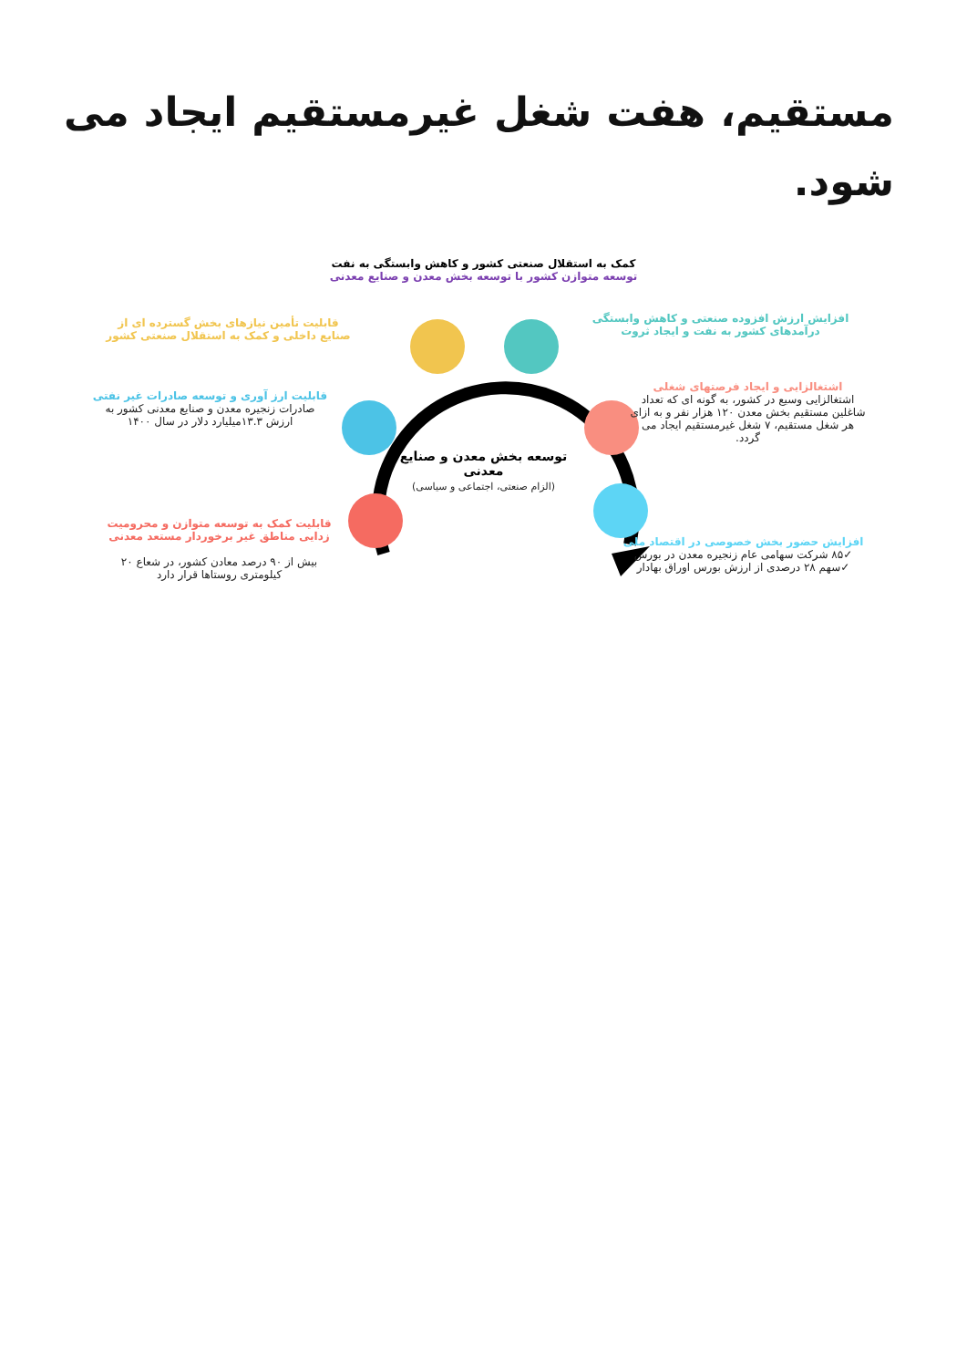مستقیم، هفت شغل غیرمستقیم ایجاد می شود.
کمک به استقلال صنعتی کشور و کاهش وابستگی به نفت
توسعه متوازن کشور با توسعه بخش معدن و صنایع معدنی
افزایش ارزش افزوده صنعتی و کاهش وابستگی درآمدهای کشور به نفت و ایجاد ثروت
قابلیت تأمین نیازهای بخش گسترده ای از صنایع داخلی و کمک به استقلال صنعتی کشور
قابلیت ارز آوری و توسعه صادرات غیر نفتی
صادرات زنجیره معدن و صنایع معدنی کشور به ارزش ۱۳.۳میلیارد دلار در سال ۱۴۰۰
اشتغالزایی و ایجاد فرصتهای شغلی
اشتغالزایی وسیع در کشور، به گونه ای که تعداد شاغلین مستقیم بخش معدن ۱۲۰ هزار نفر و به ازای هر شغل مستقیم، ۷ شغل غیرمستقیم ایجاد می گردد.
توسعه بخش معدن و صنایع معدنی
(الزام صنعتی، اجتماعی و سیاسی)
قابلیت کمک به توسعه متوازن و محرومیت زدایی مناطق غیر برخوردار مستعد معدنی
بیش از ۹۰ درصد معادن کشور، در شعاع ۲۰ کیلومتری روستاها قرار دارد
افزایش حضور بخش خصوصی در اقتصاد ملی
✓۸۵ شرکت سهامی عام زنجیره معدن در بورس
✓سهم ۲۸ درصدی از ارزش بورس اوراق بهادار